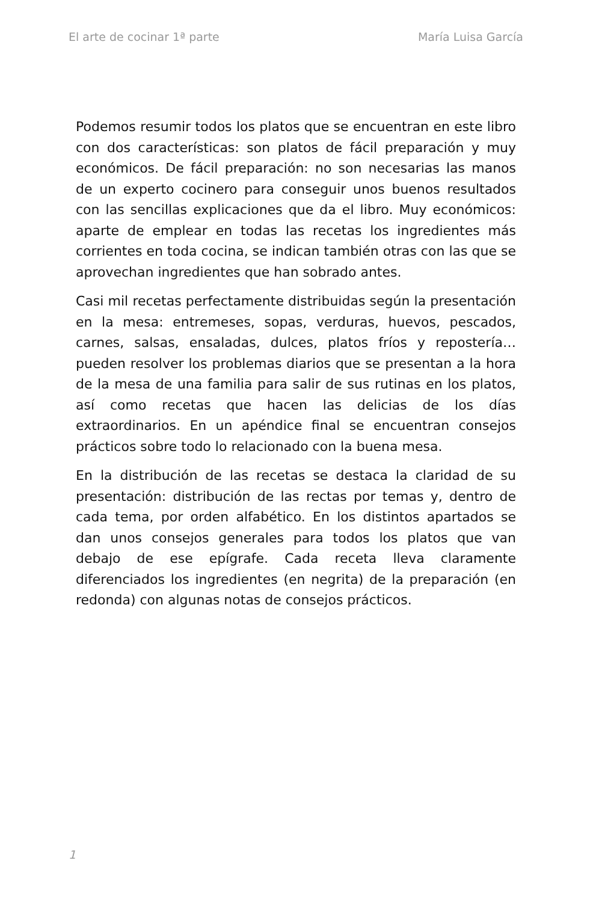El arte de cocinar 1ª parte María Luisa García
Podemos resumir todos los platos que se encuentran en este libro con dos características: son platos de fácil preparación y muy económicos. De fácil preparación: no son necesarias las manos de un experto cocinero para conseguir unos buenos resultados con las sencillas explicaciones que da el libro. Muy económicos: aparte de emplear en todas las recetas los ingredientes más corrientes en toda cocina, se indican también otras con las que se aprovechan ingredientes que han sobrado antes.
Casi mil recetas perfectamente distribuidas según la presentación en la mesa: entremeses, sopas, verduras, huevos, pescados, carnes, salsas, ensaladas, dulces, platos fríos y repostería… pueden resolver los problemas diarios que se presentan a la hora de la mesa de una familia para salir de sus rutinas en los platos, así como recetas que hacen las delicias de los días extraordinarios. En un apéndice final se encuentran consejos prácticos sobre todo lo relacionado con la buena mesa.
En la distribución de las recetas se destaca la claridad de su presentación: distribución de las rectas por temas y, dentro de cada tema, por orden alfabético. En los distintos apartados se dan unos consejos generales para todos los platos que van debajo de ese epígrafe. Cada receta lleva claramente diferenciados los ingredientes (en negrita) de la preparación (en redonda) con algunas notas de consejos prácticos.
1